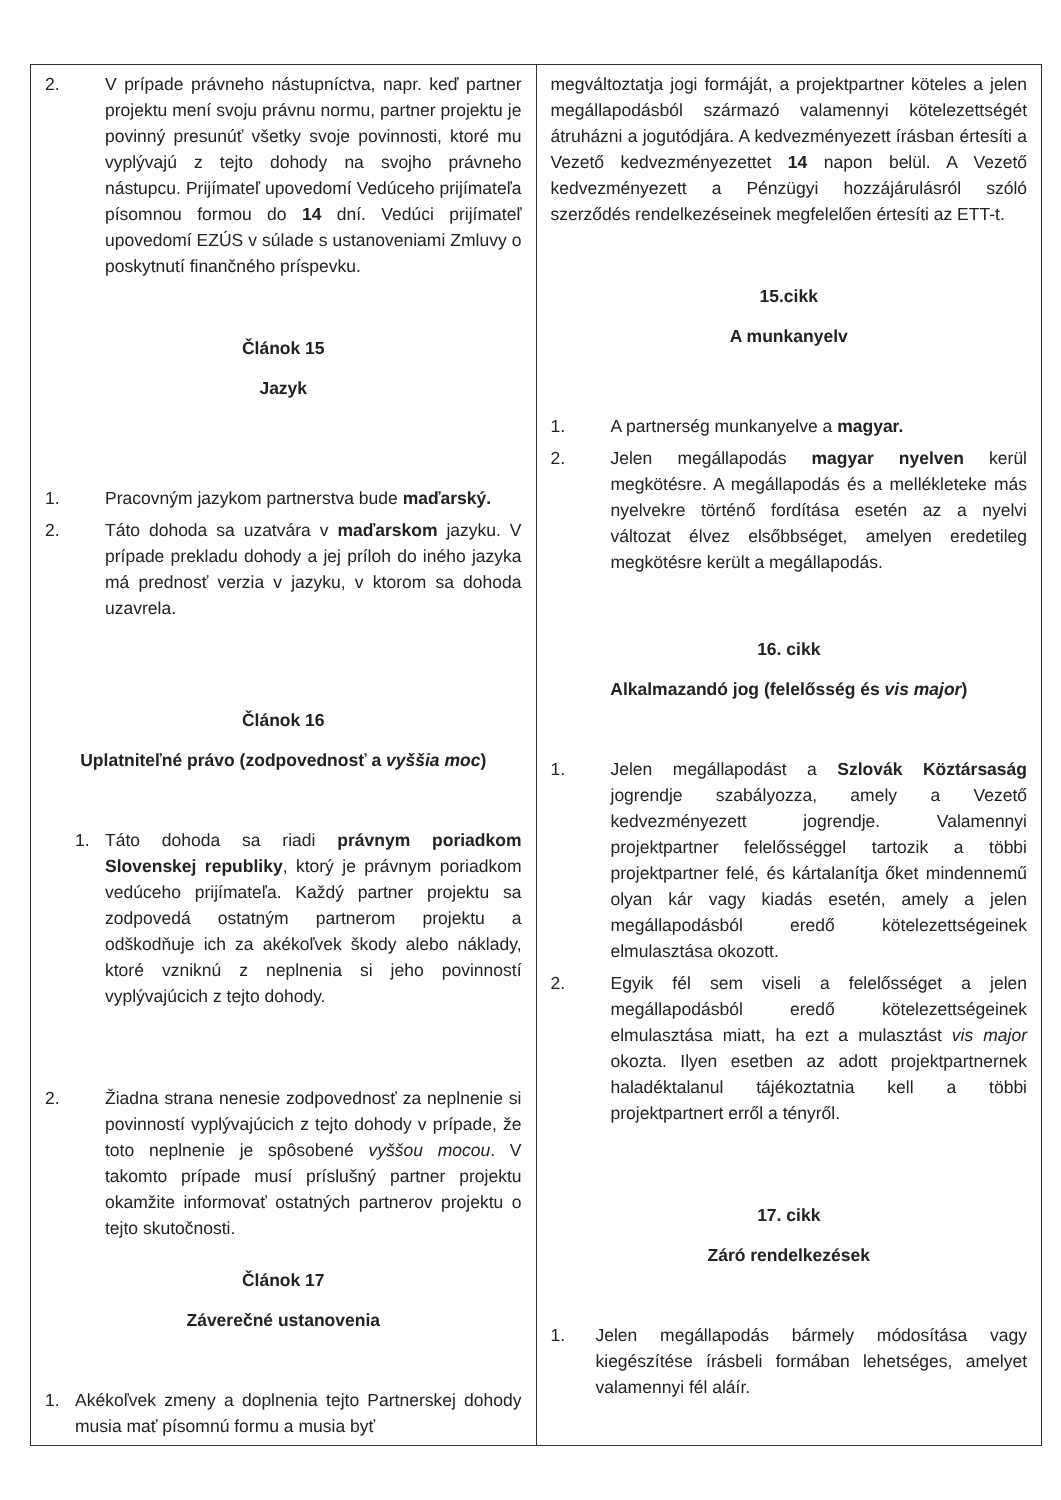| 2. V prípade právneho nástupníctva, napr. keď partner projektu mení svoju právnu normu, partner projektu je povinný presunúť všetky svoje povinnosti, ktoré mu vyplývajú z tejto dohody na svojho právneho nástupcu. Prijímateľ upovedomí Vedúceho prijímateľa písomnou formou do 14 dní. Vedúci prijímateľ upovedomí EZÚS v súlade s ustanoveniami Zmluvy o poskytnutí finančného príspevku. Článok 15 Jazyk 1. Pracovným jazykom partnerstva bude maďarský. 2. Táto dohoda sa uzatvára v maďarskom jazyku. V prípade prekladu dohody a jej príloh do iného jazyka má prednosť verzia v jazyku, v ktorom sa dohoda uzavrela. Článok 16 Uplatniteľné právo (zodpovednosť a vyššia moc ) 1. Táto dohoda sa riadi právnym poriadkom Slovenskej republiky , ktorý je právnym poriadkom vedúceho prijímateľa. Každý partner projektu sa zodpovedá ostatným partnerom projektu a odškodňuje ich za akékoľvek škody alebo náklady, ktoré vzniknú z neplnenia si jeho povinností vyplývajúcich z tejto dohody. 2. Žiadna strana nenesie zodpovednosť za neplnenie si povinností vyplývajúcich z tejto dohody v prípade, že toto neplnenie je spôsobené vyššou mocou . V takomto prípade musí príslušný partner projektu okamžite informovať ostatných partnerov projektu o tejto skutočnosti. Článok 17 Záverečné ustanovenia 1. Akékoľvek zmeny a doplnenia tejto Partnerskej dohody musia mať písomnú formu a musia byť | megváltoztatja jogi formáját, a projektpartner köteles a jelen megállapodásból származó valamennyi kötelezettségét átruházni a jogutódjára. A kedvezményezett írásban értesíti a Vezető kedvezményezettet 14 napon belül. A Vezető kedvezményezett a Pénzügyi hozzájárulásról szóló szerződés rendelkezéseinek megfelelően értesíti az ETT-t. 15.cikk A munkanyelv 1. A partnerség munkanyelve a magyar. 2. Jelen megállapodás magyar nyelven kerül megkötésre. A megállapodás és a mellékleteke más nyelvekre történő fordítása esetén az a nyelvi változat élvez elsőbbséget, amelyen eredetileg megkötésre került a megállapodás. 16. cikk Alkalmazandó jog (felelősség és vis major ) 1. Jelen megállapodást a Szlovák Köztársaság jogrendje szabályozza, amely a Vezető kedvezményezett jogrendje. Valamennyi projektpartner felelősséggel tartozik a többi projektpartner felé, és kártalanítja őket mindennemű olyan kár vagy kiadás esetén, amely a jelen megállapodásból eredő kötelezettségeinek elmulasztása okozott. 2. Egyik fél sem viseli a felelősséget a jelen megállapodásból eredő kötelezettségeinek elmulasztása miatt, ha ezt a mulasztást vis major okozta. Ilyen esetben az adott projektpartnernek haladéktalanul tájékoztatnia kell a többi projektpartnert erről a tényről. 17. cikk Záró rendelkezések 1. Jelen megállapodás bármely módosítása vagy kiegészítése írásbeli formában lehetséges, amelyet valamennyi fél aláír. |